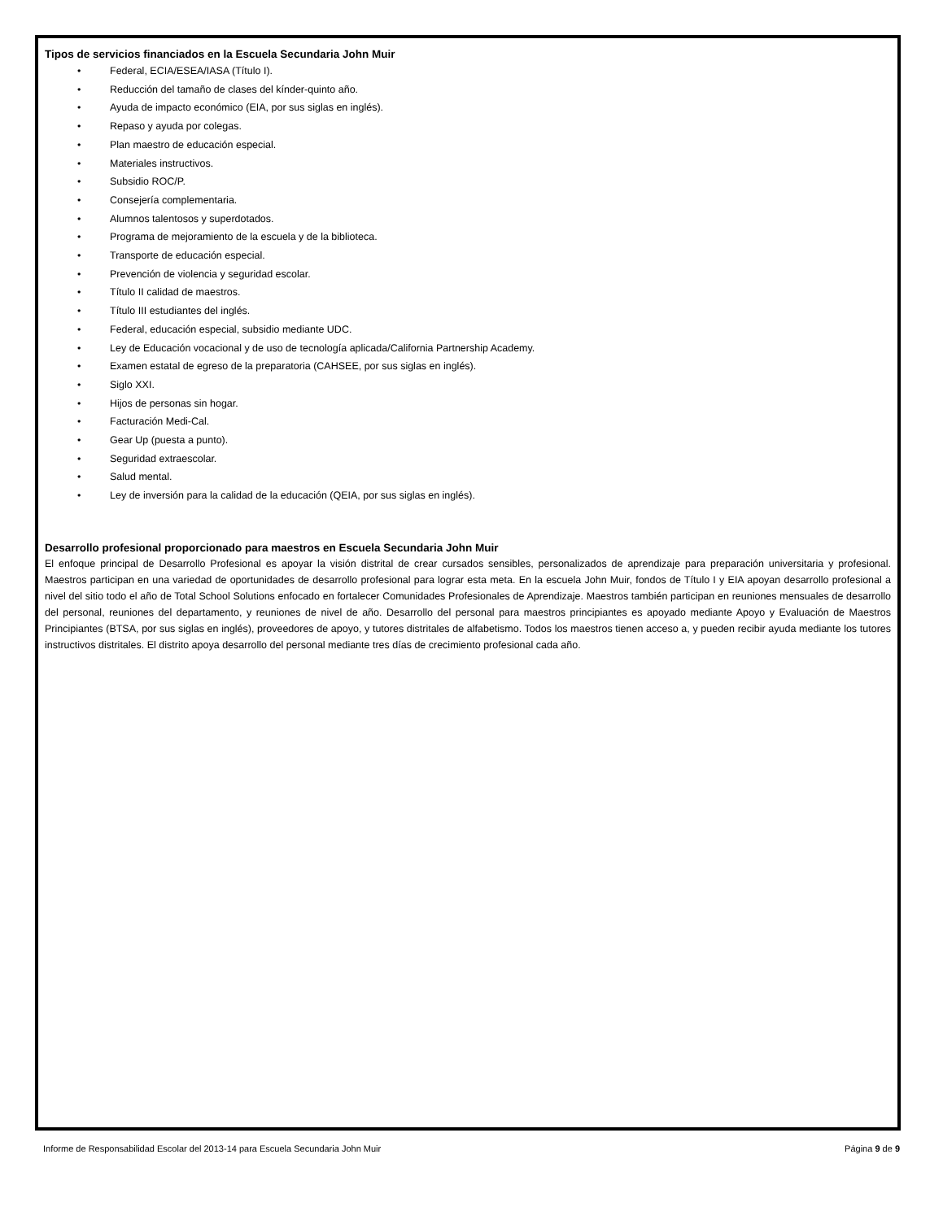Tipos de servicios financiados en la Escuela Secundaria John Muir
• Federal, ECIA/ESEA/IASA (Título I).
• Reducción del tamaño de clases del kínder-quinto año.
• Ayuda de impacto económico (EIA, por sus siglas en inglés).
• Repaso y ayuda por colegas.
• Plan maestro de educación especial.
• Materiales instructivos.
• Subsidio ROC/P.
• Consejería complementaria.
• Alumnos talentosos y superdotados.
• Programa de mejoramiento de la escuela y de la biblioteca.
• Transporte de educación especial.
• Prevención de violencia y seguridad escolar.
• Título II calidad de maestros.
• Título III estudiantes del inglés.
• Federal, educación especial, subsidio mediante UDC.
• Ley de Educación vocacional y de uso de tecnología aplicada/California Partnership Academy.
• Examen estatal de egreso de la preparatoria (CAHSEE, por sus siglas en inglés).
• Siglo XXI.
• Hijos de personas sin hogar.
• Facturación Medi-Cal.
• Gear Up (puesta a punto).
• Seguridad extraescolar.
• Salud mental.
• Ley de inversión para la calidad de la educación (QEIA, por sus siglas en inglés).
Desarrollo profesional proporcionado para maestros en Escuela Secundaria John Muir
El enfoque principal de Desarrollo Profesional es apoyar la visión distrital de crear cursados sensibles, personalizados de aprendizaje para preparación universitaria y profesional. Maestros participan en una variedad de oportunidades de desarrollo profesional para lograr esta meta. En la escuela John Muir, fondos de Título I y EIA apoyan desarrollo profesional a nivel del sitio todo el año de Total School Solutions enfocado en fortalecer Comunidades Profesionales de Aprendizaje. Maestros también participan en reuniones mensuales de desarrollo del personal, reuniones del departamento, y reuniones de nivel de año. Desarrollo del personal para maestros principiantes es apoyado mediante Apoyo y Evaluación de Maestros Principiantes (BTSA, por sus siglas en inglés), proveedores de apoyo, y tutores distritales de alfabetismo. Todos los maestros tienen acceso a, y pueden recibir ayuda mediante los tutores instructivos distritales. El distrito apoya desarrollo del personal mediante tres días de crecimiento profesional cada año.
Informe de Responsabilidad Escolar del 2013-14 para Escuela Secundaria John Muir Página 9 de 9